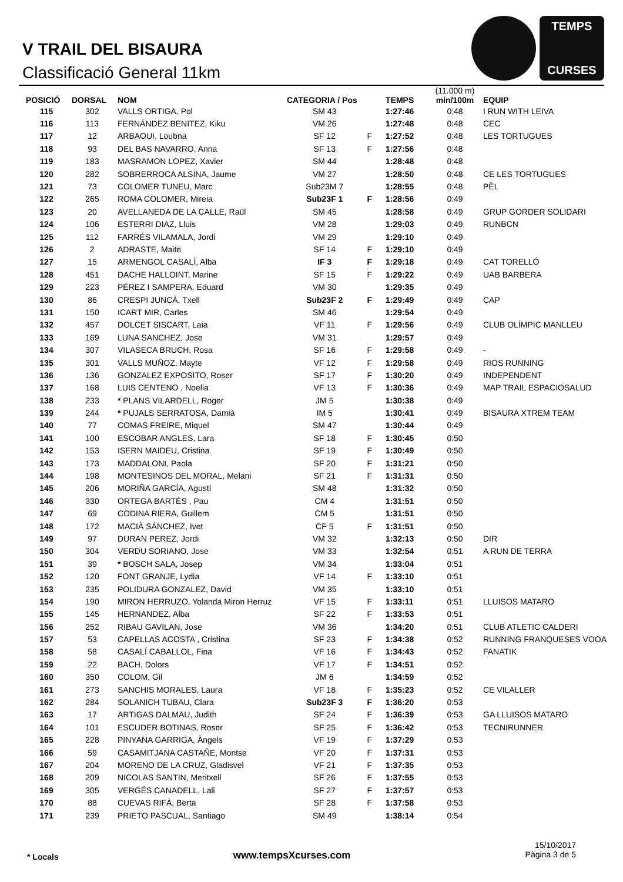V TRAIL DEL BISAURA
Classificació General 11km
TEMPS
CURSES
| POSICIÓ | DORSAL | NOM | CATEGORIA / Pos | | TEMPS | (11.000 m) min/100m | EQUIP |
| --- | --- | --- | --- | --- | --- | --- | --- |
| 115 | 302 | VALLS ORTIGA, Pol | SM 43 | | 1:27:46 | 0:48 | I RUN WITH LEIVA |
| 116 | 113 | FERNÁNDEZ BENITEZ, Kiku | VM 26 | | 1:27:48 | 0:48 | CEC |
| 117 | 12 | ARBAOUI, Loubna | SF 12 | F | 1:27:52 | 0:48 | LES TORTUGUES |
| 118 | 93 | DEL BAS NAVARRO, Anna | SF 13 | F | 1:27:56 | 0:48 | |
| 119 | 183 | MASRAMON LOPEZ, Xavier | SM 44 | | 1:28:48 | 0:48 | |
| 120 | 282 | SOBRERROCA ALSINA, Jaume | VM 27 | | 1:28:50 | 0:48 | CE LES TORTUGUES |
| 121 | 73 | COLOMER TUNEU, Marc | Sub23M 7 | | 1:28:55 | 0:48 | PÈL |
| 122 | 265 | ROMA COLOMER, Mireia | Sub23F 1 | F | 1:28:56 | 0:49 | |
| 123 | 20 | AVELLANEDA DE LA CALLE, Raül | SM 45 | | 1:28:58 | 0:49 | GRUP GORDER SOLIDARI |
| 124 | 106 | ESTERRI DIAZ, Lluis | VM 28 | | 1:29:03 | 0:49 | RUNBCN |
| 125 | 112 | FARRÉS VILAMALA, Jordi | VM 29 | | 1:29:10 | 0:49 | |
| 126 | 2 | ADRASTE, Maite | SF 14 | F | 1:29:10 | 0:49 | |
| 127 | 15 | ARMENGOL CASALÌ, Alba | IF 3 | F | 1:29:18 | 0:49 | CAT TORELLÓ |
| 128 | 451 | DACHE HALLOINT, Marine | SF 15 | F | 1:29:22 | 0:49 | UAB BARBERA |
| 129 | 223 | PÉREZ I SAMPERA, Eduard | VM 30 | | 1:29:35 | 0:49 | |
| 130 | 86 | CRESPI JUNCÀ, Txell | Sub23F 2 | F | 1:29:49 | 0:49 | CAP |
| 131 | 150 | ICART MIR, Carles | SM 46 | | 1:29:54 | 0:49 | |
| 132 | 457 | DOLCET SISCART, Laia | VF 11 | F | 1:29:56 | 0:49 | CLUB OLÍMPIC MANLLEU |
| 133 | 169 | LUNA SANCHEZ, Jose | VM 31 | | 1:29:57 | 0:49 | |
| 134 | 307 | VILASECA BRUCH, Rosa | SF 16 | F | 1:29:58 | 0:49 | - |
| 135 | 301 | VALLS MUÑOZ, Mayte | VF 12 | F | 1:29:58 | 0:49 | RIOS RUNNING |
| 136 | 136 | GONZALEZ EXPOSITO, Roser | SF 17 | F | 1:30:20 | 0:49 | INDEPENDENT |
| 137 | 168 | LUIS CENTENO , Noelia | VF 13 | F | 1:30:36 | 0:49 | MAP TRAIL ESPACIOSALUD |
| 138 | 233 | * PLANS VILARDELL, Roger | JM 5 | | 1:30:38 | 0:49 | |
| 139 | 244 | * PUJALS SERRATOSA, Damià | IM 5 | | 1:30:41 | 0:49 | BISAURA XTREM TEAM |
| 140 | 77 | COMAS FREIRE, Miquel | SM 47 | | 1:30:44 | 0:49 | |
| 141 | 100 | ESCOBAR ANGLES, Lara | SF 18 | F | 1:30:45 | 0:50 | |
| 142 | 153 | ISERN MAIDEU, Cristina | SF 19 | F | 1:30:49 | 0:50 | |
| 143 | 173 | MADDALONI, Paola | SF 20 | F | 1:31:21 | 0:50 | |
| 144 | 198 | MONTESINOS DEL MORAL, Melani | SF 21 | F | 1:31:31 | 0:50 | |
| 145 | 206 | MORIÑA GARCÍA, Agustí | SM 48 | | 1:31:32 | 0:50 | |
| 146 | 330 | ORTEGA BARTÉS , Pau | CM 4 | | 1:31:51 | 0:50 | |
| 147 | 69 | CODINA RIERA, Guillem | CM 5 | | 1:31:51 | 0:50 | |
| 148 | 172 | MACIÀ SÁNCHEZ, Ivet | CF 5 | F | 1:31:51 | 0:50 | |
| 149 | 97 | DURAN PEREZ, Jordi | VM 32 | | 1:32:13 | 0:50 | DIR |
| 150 | 304 | VERDU SORIANO, Jose | VM 33 | | 1:32:54 | 0:51 | A RUN DE TERRA |
| 151 | 39 | * BOSCH SALA, Josep | VM 34 | | 1:33:04 | 0:51 | |
| 152 | 120 | FONT GRANJE, Lydia | VF 14 | F | 1:33:10 | 0:51 | |
| 153 | 235 | POLIDURA GONZALEZ, David | VM 35 | | 1:33:10 | 0:51 | |
| 154 | 190 | MIRON HERRUZO, Yolanda Miron Herruz | VF 15 | F | 1:33:11 | 0:51 | LLUISOS MATARO |
| 155 | 145 | HERNANDEZ, Alba | SF 22 | F | 1:33:53 | 0:51 | |
| 156 | 252 | RIBAU GAVILAN, Jose | VM 36 | | 1:34:20 | 0:51 | CLUB ATLETIC CALDERI |
| 157 | 53 | CAPELLAS ACOSTA , Cristina | SF 23 | F | 1:34:38 | 0:52 | RUNNING FRANQUESES VOOA |
| 158 | 58 | CASALÍ CABALLOL, Fina | VF 16 | F | 1:34:43 | 0:52 | FANATIK |
| 159 | 22 | BACH, Dolors | VF 17 | F | 1:34:51 | 0:52 | |
| 160 | 350 | COLOM, Gil | JM 6 | | 1:34:59 | 0:52 | |
| 161 | 273 | SANCHIS MORALES, Laura | VF 18 | F | 1:35:23 | 0:52 | CE VILALLER |
| 162 | 284 | SOLANICH TUBAU, Clara | Sub23F 3 | F | 1:36:20 | 0:53 | |
| 163 | 17 | ARTIGAS DALMAU, Judith | SF 24 | F | 1:36:39 | 0:53 | GA LLUISOS MATARO |
| 164 | 101 | ESCUDER BOTINAS, Roser | SF 25 | F | 1:36:42 | 0:53 | TECNIRUNNER |
| 165 | 228 | PINYANA GARRIGA, Àngels | VF 19 | F | 1:37:29 | 0:53 | |
| 166 | 59 | CASAMITJANA CASTAÑE, Montse | VF 20 | F | 1:37:31 | 0:53 | |
| 167 | 204 | MORENO DE LA CRUZ, Gladisvel | VF 21 | F | 1:37:35 | 0:53 | |
| 168 | 209 | NICOLAS SANTIN, Meritxell | SF 26 | F | 1:37:55 | 0:53 | |
| 169 | 305 | VERGÉS CANADELL, Lali | SF 27 | F | 1:37:57 | 0:53 | |
| 170 | 88 | CUEVAS RIFÀ, Berta | SF 28 | F | 1:37:58 | 0:53 | |
| 171 | 239 | PRIETO PASCUAL, Santiago | SM 49 | | 1:38:14 | 0:54 | |
* Locals www.tempsXcurses.com
15/10/2017
Pàgina 3 de 5